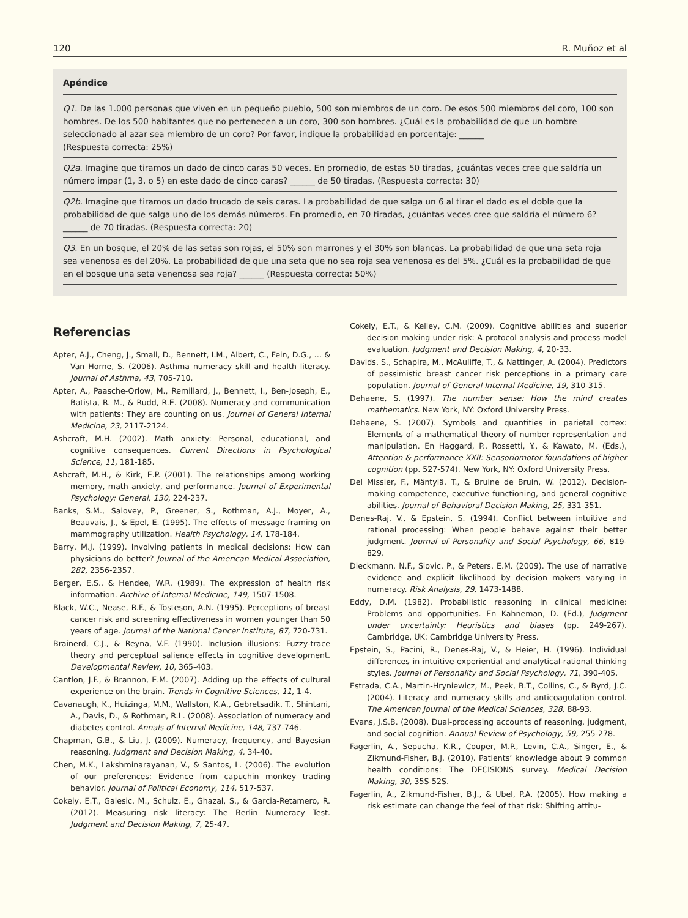120 R. Muñoz et al
Apéndice
Q1. De las 1.000 personas que viven en un pequeño pueblo, 500 son miembros de un coro. De esos 500 miembros del coro, 100 son hombres. De los 500 habitantes que no pertenecen a un coro, 300 son hombres. ¿Cuál es la probabilidad de que un hombre seleccionado al azar sea miembro de un coro? Por favor, indique la probabilidad en porcentaje: ______
(Respuesta correcta: 25%)
Q2a. Imagine que tiramos un dado de cinco caras 50 veces. En promedio, de estas 50 tiradas, ¿cuántas veces cree que saldría un número impar (1, 3, o 5) en este dado de cinco caras? ______ de 50 tiradas. (Respuesta correcta: 30)
Q2b. Imagine que tiramos un dado trucado de seis caras. La probabilidad de que salga un 6 al tirar el dado es el doble que la probabilidad de que salga uno de los demás números. En promedio, en 70 tiradas, ¿cuántas veces cree que saldría el número 6? ______ de 70 tiradas. (Respuesta correcta: 20)
Q3. En un bosque, el 20% de las setas son rojas, el 50% son marrones y el 30% son blancas. La probabilidad de que una seta roja sea venenosa es del 20%. La probabilidad de que una seta que no sea roja sea venenosa es del 5%. ¿Cuál es la probabilidad de que en el bosque una seta venenosa sea roja? ______ (Respuesta correcta: 50%)
Referencias
Apter, A.J., Cheng, J., Small, D., Bennett, I.M., Albert, C., Fein, D.G., … & Van Horne, S. (2006). Asthma numeracy skill and health literacy. Journal of Asthma, 43, 705-710.
Apter, A., Paasche-Orlow, M., Remillard, J., Bennett, I., Ben-Joseph, E., Batista, R. M., & Rudd, R.E. (2008). Numeracy and communication with patients: They are counting on us. Journal of General Internal Medicine, 23, 2117-2124.
Ashcraft, M.H. (2002). Math anxiety: Personal, educational, and cognitive consequences. Current Directions in Psychological Science, 11, 181-185.
Ashcraft, M.H., & Kirk, E.P. (2001). The relationships among working memory, math anxiety, and performance. Journal of Experimental Psychology: General, 130, 224-237.
Banks, S.M., Salovey, P., Greener, S., Rothman, A.J., Moyer, A., Beauvais, J., & Epel, E. (1995). The effects of message framing on mammography utilization. Health Psychology, 14, 178-184.
Barry, M.J. (1999). Involving patients in medical decisions: How can physicians do better? Journal of the American Medical Association, 282, 2356-2357.
Berger, E.S., & Hendee, W.R. (1989). The expression of health risk information. Archive of Internal Medicine, 149, 1507-1508.
Black, W.C., Nease, R.F., & Tosteson, A.N. (1995). Perceptions of breast cancer risk and screening effectiveness in women younger than 50 years of age. Journal of the National Cancer Institute, 87, 720-731.
Brainerd, C.J., & Reyna, V.F. (1990). Inclusion illusions: Fuzzy-trace theory and perceptual salience effects in cognitive development. Developmental Review, 10, 365-403.
Cantlon, J.F., & Brannon, E.M. (2007). Adding up the effects of cultural experience on the brain. Trends in Cognitive Sciences, 11, 1-4.
Cavanaugh, K., Huizinga, M.M., Wallston, K.A., Gebretsadik, T., Shintani, A., Davis, D., & Rothman, R.L. (2008). Association of numeracy and diabetes control. Annals of Internal Medicine, 148, 737-746.
Chapman, G.B., & Liu, J. (2009). Numeracy, frequency, and Bayesian reasoning. Judgment and Decision Making, 4, 34-40.
Chen, M.K., Lakshminarayanan, V., & Santos, L. (2006). The evolution of our preferences: Evidence from capuchin monkey trading behavior. Journal of Political Economy, 114, 517-537.
Cokely, E.T., Galesic, M., Schulz, E., Ghazal, S., & Garcia-Retamero, R. (2012). Measuring risk literacy: The Berlin Numeracy Test. Judgment and Decision Making, 7, 25-47.
Cokely, E.T., & Kelley, C.M. (2009). Cognitive abilities and superior decision making under risk: A protocol analysis and process model evaluation. Judgment and Decision Making, 4, 20-33.
Davids, S., Schapira, M., McAuliffe, T., & Nattinger, A. (2004). Predictors of pessimistic breast cancer risk perceptions in a primary care population. Journal of General Internal Medicine, 19, 310-315.
Dehaene, S. (1997). The number sense: How the mind creates mathematics. New York, NY: Oxford University Press.
Dehaene, S. (2007). Symbols and quantities in parietal cortex: Elements of a mathematical theory of number representation and manipulation. En Haggard, P., Rossetti, Y., & Kawato, M. (Eds.), Attention & performance XXII: Sensoriomotor foundations of higher cognition (pp. 527-574). New York, NY: Oxford University Press.
Del Missier, F., Mäntylä, T., & Bruine de Bruin, W. (2012). Decision-making competence, executive functioning, and general cognitive abilities. Journal of Behavioral Decision Making, 25, 331-351.
Denes-Raj, V., & Epstein, S. (1994). Conflict between intuitive and rational processing: When people behave against their better judgment. Journal of Personality and Social Psychology, 66, 819-829.
Dieckmann, N.F., Slovic, P., & Peters, E.M. (2009). The use of narrative evidence and explicit likelihood by decision makers varying in numeracy. Risk Analysis, 29, 1473-1488.
Eddy, D.M. (1982). Probabilistic reasoning in clinical medicine: Problems and opportunities. En Kahneman, D. (Ed.), Judgment under uncertainty: Heuristics and biases (pp. 249-267). Cambridge, UK: Cambridge University Press.
Epstein, S., Pacini, R., Denes-Raj, V., & Heier, H. (1996). Individual differences in intuitive-experiential and analytical-rational thinking styles. Journal of Personality and Social Psychology, 71, 390-405.
Estrada, C.A., Martin-Hryniewicz, M., Peek, B.T., Collins, C., & Byrd, J.C. (2004). Literacy and numeracy skills and anticoagulation control. The American Journal of the Medical Sciences, 328, 88-93.
Evans, J.S.B. (2008). Dual-processing accounts of reasoning, judgment, and social cognition. Annual Review of Psychology, 59, 255-278.
Fagerlin, A., Sepucha, K.R., Couper, M.P., Levin, C.A., Singer, E., & Zikmund-Fisher, B.J. (2010). Patients’ knowledge about 9 common health conditions: The DECISIONS survey. Medical Decision Making, 30, 35S-52S.
Fagerlin, A., Zikmund-Fisher, B.J., & Ubel, P.A. (2005). How making a risk estimate can change the feel of that risk: Shifting attitu-